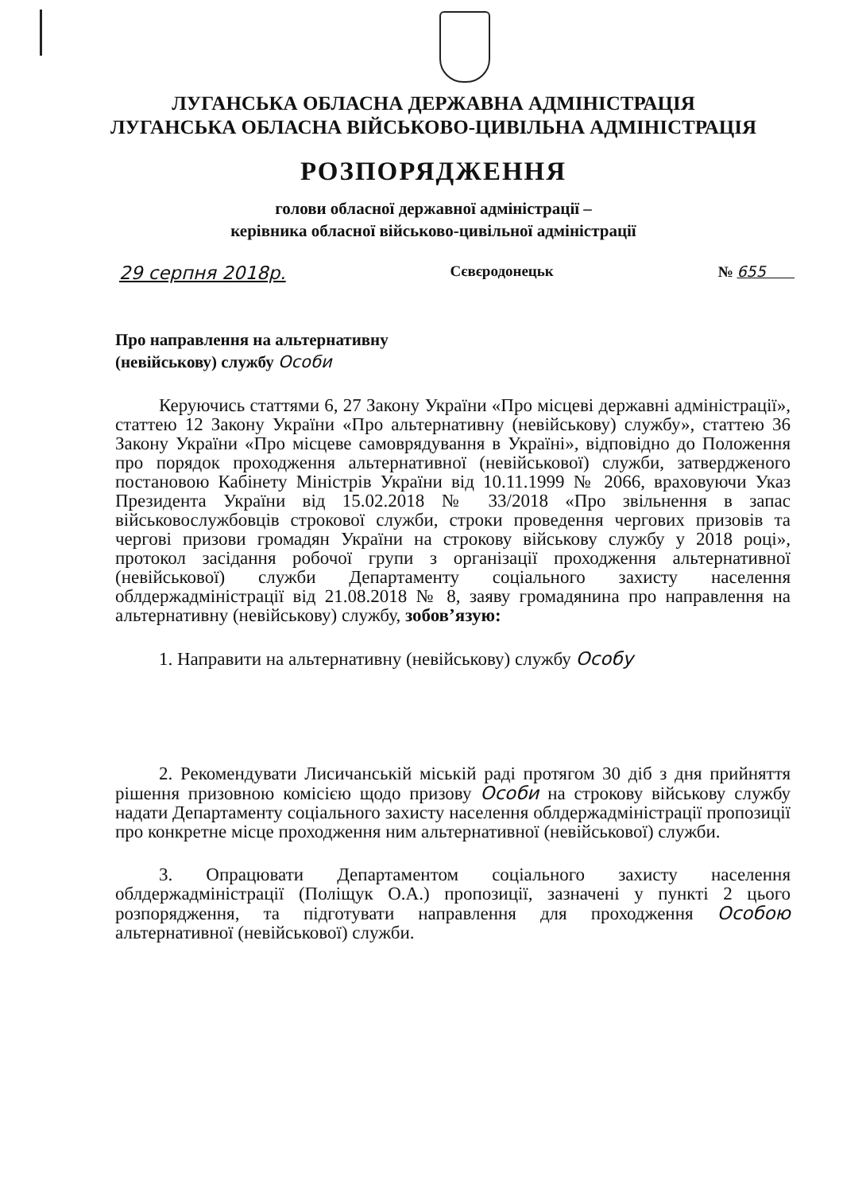ЛУГАНСЬКА ОБЛАСНА ДЕРЖАВНА АДМІНІСТРАЦІЯ
ЛУГАНСЬКА ОБЛАСНА ВІЙСЬКОВО-ЦИВІЛЬНА АДМІНІСТРАЦІЯ
РОЗПОРЯДЖЕННЯ
голови обласної державної адміністрації –
керівника обласної військово-цивільної адміністрації
29 серпня 2018р. Сєвєродонецьк № 655
Про направлення на альтернативну
(невійськову) службу Особи
Керуючись статтями 6, 27 Закону України «Про місцеві державні адміністрації», статтею 12 Закону України «Про альтернативну (невійськову) службу», статтею 36 Закону України «Про місцеве самоврядування в Україні», відповідно до Положення про порядок проходження альтернативної (невійськової) служби, затвердженого постановою Кабінету Міністрів України від 10.11.1999 № 2066, враховуючи Указ Президента України від 15.02.2018 № 33/2018 «Про звільнення в запас військовослужбовців строкової служби, строки проведення чергових призовів та чергові призови громадян України на строкову військову службу у 2018 році», протокол засідання робочої групи з організації проходження альтернативної (невійськової) служби Департаменту соціального захисту населення облдержадміністрації від 21.08.2018 № 8, заяву громадянина про направлення на альтернативну (невійськову) службу, зобов’язую:
1. Направити на альтернативну (невійськову) службу Особу
2. Рекомендувати Лисичанській міській раді протягом 30 діб з дня прийняття рішення призовною комісією щодо призову Особи на строкову військову службу надати Департаменту соціального захисту населення облдержадміністрації пропозиції про конкретне місце проходження ним альтернативної (невійськової) служби.
3. Опрацювати Департаментом соціального захисту населення облдержадміністрації (Поліщук О.А.) пропозиції, зазначені у пункті 2 цього розпорядження, та підготувати направлення для проходження Особою альтернативної (невійськової) служби.